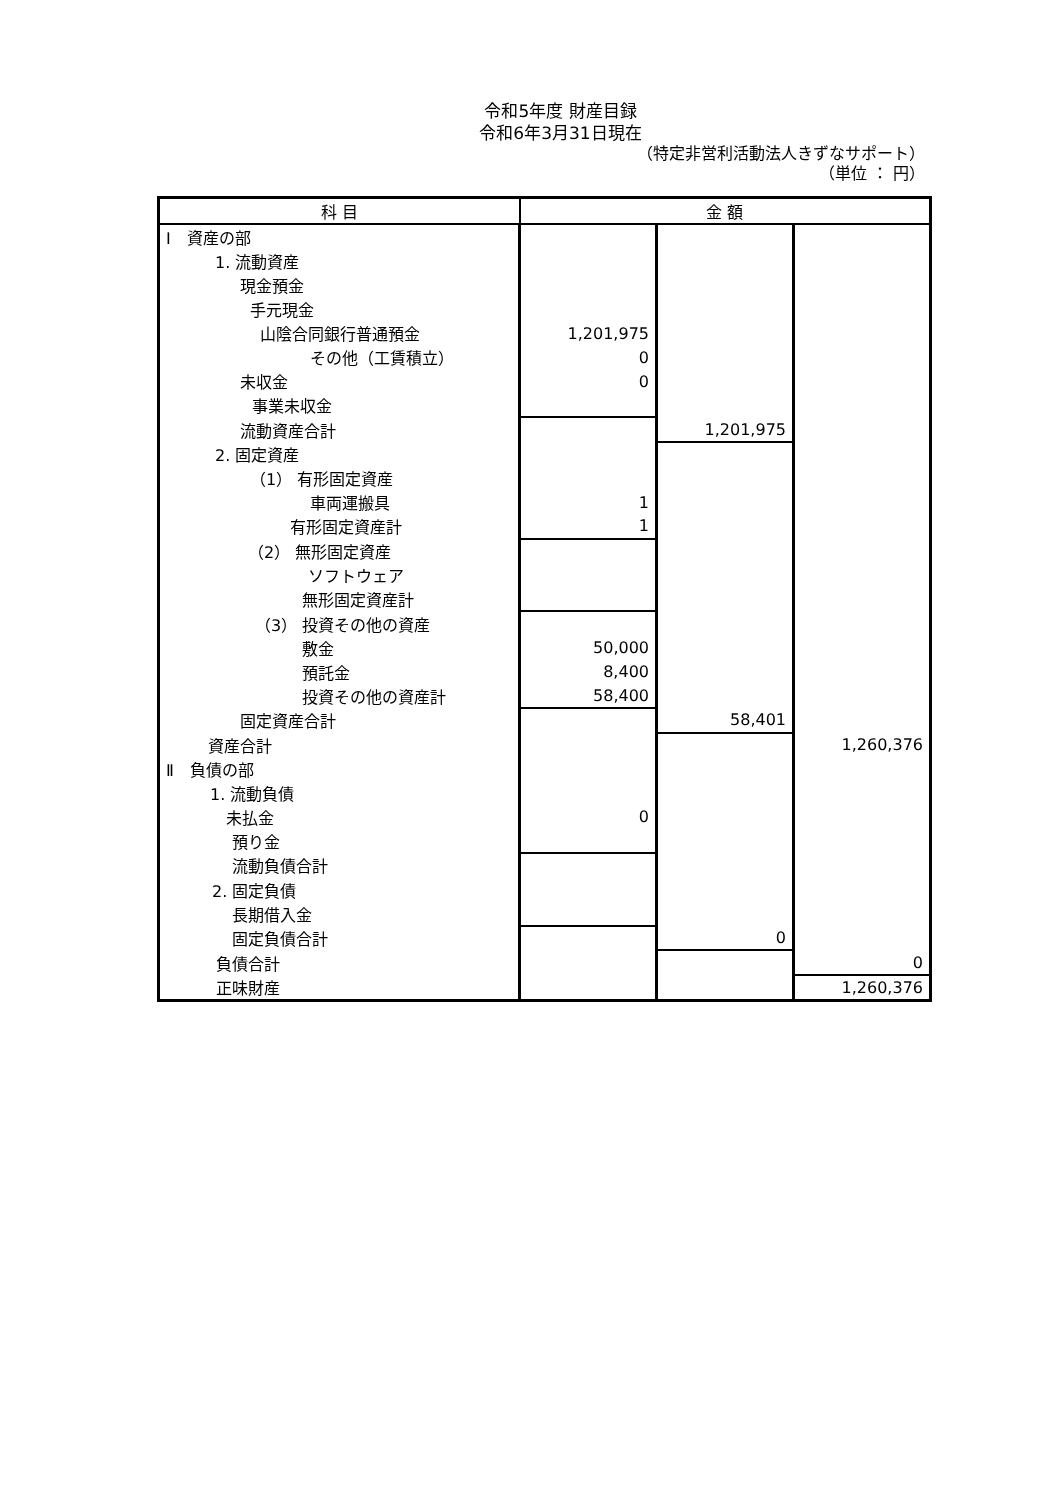令和5年度 財産目録
令和6年3月31日現在
（特定非営利活動法人きずなサポート）
（単位 ： 円）
| 科 目 | 金 額 | | |
| --- | --- | --- | --- |
| Ⅰ 資産の部 | | | |
| 1. 流動資産 | | | |
| 現金預金 | | | |
| 手元現金 | | | |
| 山陰合同銀行普通預金 | 1,201,975 | | |
| その他（工賃積立） | 0 | | |
| 未収金 | 0 | | |
| 事業未収金 | | | |
| 流動資産合計 | | 1,201,975 | |
| 2. 固定資産 | | | |
| （1） 有形固定資産 | | | |
| 車両運搬具 | 1 | | |
| 有形固定資産計 | 1 | | |
| （2） 無形固定資産 | | | |
| ソフトウェア | | | |
| 無形固定資産計 | | | |
| （3） 投資その他の資産 | | | |
| 敷金 | 50,000 | | |
| 預託金 | 8,400 | | |
| 投資その他の資産計 | 58,400 | | |
| 固定資産合計 | | 58,401 | |
| 資産合計 | | | 1,260,376 |
| Ⅱ 負債の部 | | | |
| 1. 流動負債 | | | |
| 未払金 | 0 | | |
| 預り金 | | | |
| 流動負債合計 | | | |
| 2. 固定負債 | | | |
| 長期借入金 | | | |
| 固定負債合計 | | 0 | |
| 負債合計 | | | 0 |
| 正味財産 | | | 1,260,376 |